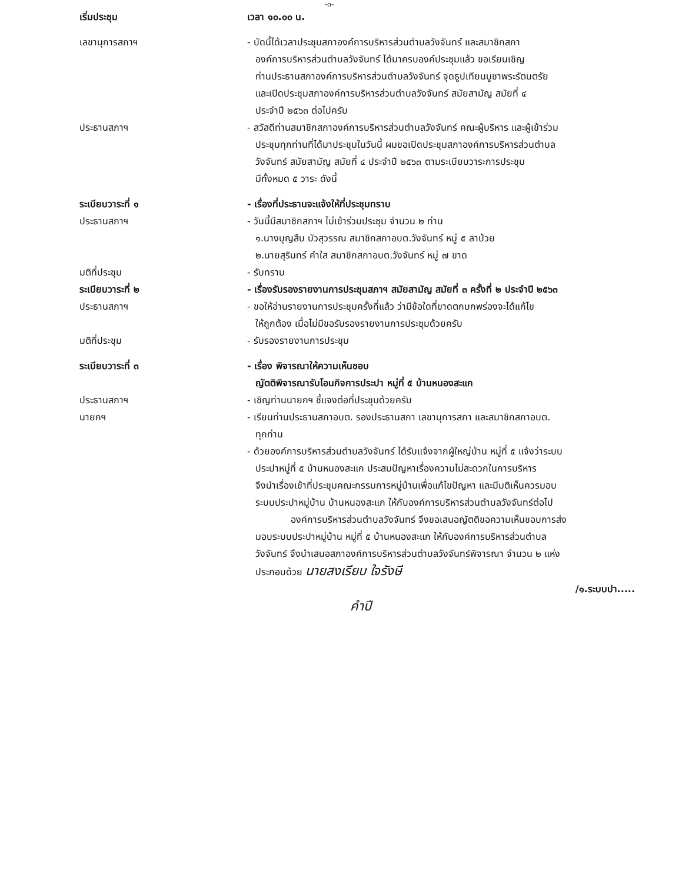-๓-
เริ่มประชุม เวลา ๑๐.๐๐ น.
เลขานุการสภาฯ - บัดนี้ได้เวลาประชุมสภาองค์การบริหารส่วนตำบลวังจันทร์ และสมาชิกสภา
องค์การบริหารส่วนตำบลวังจันทร์ ได้มาครบองค์ประชุมแล้ว ขอเรียนเชิญ
ท่านประธานสภาองค์การบริหารส่วนตำบลวังจันทร์ จุดธูปเทียนบูชาพระรัตนตรัย
และเปิดประชุมสภาองค์การบริหารส่วนตำบลวังจันทร์ สมัยสามัญ สมัยที่ ๔
ประจำปี ๒๕๖๓ ต่อไปครับ
ประธานสภาฯ - สวัสดีท่านสมาชิกสภาองค์การบริหารส่วนตำบลวังจันทร์ คณะผู้บริหาร และผู้เข้าร่วม
ประชุมทุกท่านที่ได้มาประชุมในวันนี้ ผมขอเปิดประชุมสภาองค์การบริหารส่วนตำบล
วังจันทร์ สมัยสามัญ สมัยที่ ๔ ประจำปี ๒๕๖๓ ตามระเบียบวาระการประชุม
มีทั้งหมด ๕ วาระ ดังนี้
ระเบียบวาระที่ ๑ - เรื่องที่ประธานจะแจ้งให้ที่ประชุมทราบ
ประธานสภาฯ - วันนี้มีสมาชิกสภาฯ ไม่เข้าร่วมประชุม จำนวน ๒ ท่าน
๑.นางบุญสืบ บัวสุวรรณ สมาชิกสภาอบต.วังจันทร์ หมู่ ๕ ลาป่วย
๒.นายสุรินทร์ คำใส สมาชิกสภาอบต.วังจันทร์ หมู่ ๗ ขาด
มติที่ประชุม - รับทราบ
ระเบียบวาระที่ ๒ - เรื่องรับรองรายงานการประชุมสภาฯ สมัยสามัญ สมัยที่ ๓ ครั้งที่ ๒ ประจำปี ๒๕๖๓
ประธานสภาฯ - ขอให้อ่านรายงานการประชุมครั้งที่แล้ว ว่ามีข้อใดที่ขาดตกบกพร่องจะได้แก้ไข
ให้ถูกต้อง เมื่อไม่มีขอรับรองรายงานการประชุมด้วยครับ
มติที่ประชุม - รับรองรายงานการประชุม
ระเบียบวาระที่ ๓ - เรื่อง พิจารณาให้ความเห็นชอบ
ญัตติพิจารณารับโอนกิจการประปา หมู่ที่ ๕ บ้านหนองสะแก
ประธานสภาฯ - เชิญท่านนายกฯ ชี้แจงต่อที่ประชุมด้วยครับ
นายกฯ - เรียนท่านประธานสภาอบต. รองประธานสภา เลขานุการสภา และสมาชิกสภาอบต.
ทุกท่าน
- ด้วยองค์การบริหารส่วนตำบลวังจันทร์ ได้รับแจ้งจากผู้ใหญ่บ้าน หมู่ที่ ๕ แจ้งว่าระบบ
ประปาหมู่ที่ ๕ บ้านหนองสะแก ประสบปัญหาเรื่องความไม่สะดวกในการบริหาร
จึงนำเรื่องเข้าที่ประชุมคณะกรรมการหมู่บ้านเพื่อแก้ไขปัญหา และมีมติเห็นควรมอบ
ระบบประปาหมู่บ้าน บ้านหนองสะแก ให้กับองค์การบริหารส่วนตำบลวังจันทร์ต่อไป
องค์การบริหารส่วนตำบลวังจันทร์ จึงขอเสนอญัตติขอความเห็นชอบการส่ง
มอบระบบประปาหมู่บ้าน หมู่ที่ ๕ บ้านหนองสะแก ให้กับองค์การบริหารส่วนตำบล
วังจันทร์ จึงนำเสนอสภาองค์การบริหารส่วนตำบลวังจันทร์พิจารณา จำนวน ๒ แห่ง
ประกอบด้วย นายสงเรียบ ใจรังษี
/๑.ระบบปา.....
คำปี